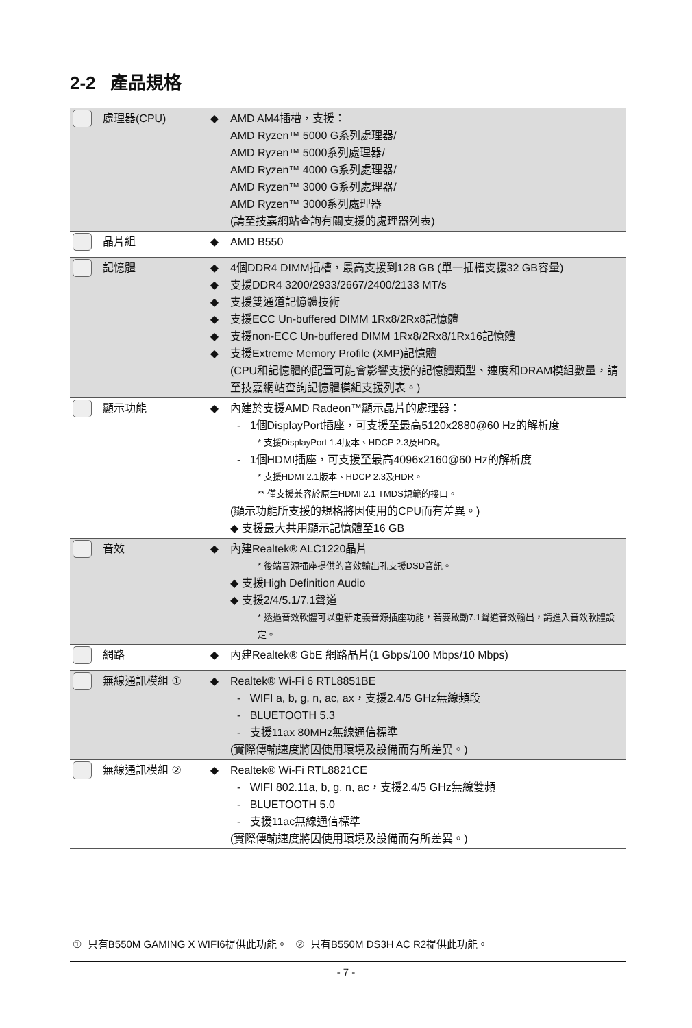2-2 產品規格
| | 處理器(CPU) | ◆ | AMD AM4插槽，支援： AMD Ryzen™ 5000 G系列處理器/ AMD Ryzen™ 5000系列處理器/ AMD Ryzen™ 4000 G系列處理器/ AMD Ryzen™ 3000 G系列處理器/ AMD Ryzen™ 3000系列處理器 (請至技嘉網站查詢有關支援的處理器列表) |
| | 晶片組 | ◆ | AMD B550 |
| | 記憶體 | ◆ ◆ ◆ ◆ ◆ ◆ | 4個DDR4 DIMM插槽，最高支援到128 GB (單一插槽支援32 GB容量) 支援DDR4 3200/2933/2667/2400/2133 MT/s 支援雙通道記憶體技術 支援ECC Un-buffered DIMM 1Rx8/2Rx8記憶體 支援non-ECC Un-buffered DIMM 1Rx8/2Rx8/1Rx16記憶體 支援Extreme Memory Profile (XMP)記憶體 (CPU和記憶體的配置可能會影響支援的記憶體類型、速度和DRAM模組數量，請至技嘉網站查詢記憶體模組支援列表。) |
| | 顯示功能 | ◆ | 內建於支援AMD Radeon™顯示晶片的處理器： - 1個DisplayPort插座，可支援至最高5120x2880@60 Hz的解析度 * 支援DisplayPort 1.4版本、HDCP 2.3及HDR。 - 1個HDMI插座，可支援至最高4096x2160@60 Hz的解析度 * 支援HDMI 2.1版本、HDCP 2.3及HDR。 ** 僅支援兼容於原生HDMI 2.1 TMDS規範的接口。 (顯示功能所支援的規格將因使用的CPU而有差異。) ◆ 支援最大共用顯示記憶體至16 GB |
| | 音效 | ◆ | 內建Realtek® ALC1220晶片 * 後端音源插座提供的音效輸出孔支援DSD音訊。 ◆ 支援High Definition Audio ◆ 支援2/4/5.1/7.1聲道 * 透過音效軟體可以重新定義音源插座功能，若要啟動7.1聲道音效輸出，請進入音效軟體設定。 |
| | 網路 | ◆ | 內建Realtek® GbE 網路晶片(1 Gbps/100 Mbps/10 Mbps) |
| | 無線通訊模組 ① | ◆ | Realtek® Wi-Fi 6 RTL8851BE - WIFI a, b, g, n, ac, ax，支援2.4/5 GHz無線頻段 - BLUETOOTH 5.3 - 支援11ax 80MHz無線通信標準 (實際傳輸速度將因使用環境及設備而有所差異。) |
| | 無線通訊模組 ② | ◆ | Realtek® Wi-Fi RTL8821CE - WIFI 802.11a, b, g, n, ac，支援2.4/5 GHz無線雙頻 - BLUETOOTH 5.0 - 支援11ac無線通信標準 (實際傳輸速度將因使用環境及設備而有所差異。) |
① 只有B550M GAMING X WIFI6提供此功能。 ② 只有B550M DS3H AC R2提供此功能。
- 7 -